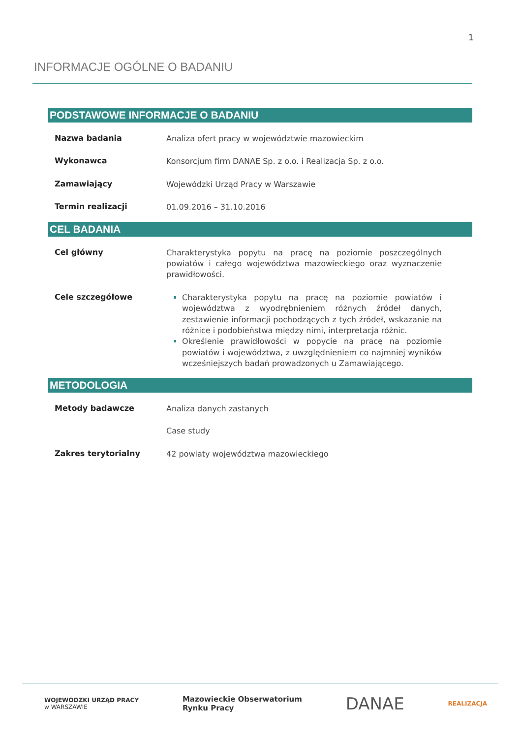1
INFORMACJE OGÓLNE O BADANIU
PODSTAWOWE INFORMACJE O BADANIU
| Nazwa badania | Analiza ofert pracy w województwie mazowieckim |
| Wykonawca | Konsorcjum firm DANAE Sp. z o.o. i Realizacja Sp. z o.o. |
| Zamawiający | Wojewódzki Urząd Pracy w Warszawie |
| Termin realizacji | 01.09.2016 – 31.10.2016 |
CEL BADANIA
| Cel główny | Charakterystyka popytu na pracę na poziomie poszczególnych powiatów i całego województwa mazowieckiego oraz wyznaczenie prawidłowości. |
| Cele szczegółowe | Charakterystyka popytu na pracę na poziomie powiatów i województwa z wyodrębnieniem różnych źródeł danych, zestawienie informacji pochodzących z tych źródeł, wskazanie na różnice i podobieństwa między nimi, interpretacja różnic. Określenie prawidłowości w popycie na pracę na poziomie powiatów i województwa, z uwzględnieniem co najmniej wyników wcześniejszych badań prowadzonych u Zamawiającego. |
METODOLOGIA
| Metody badawcze | Analiza danych zastanych Case study |
| Zakres terytorialny | 42 powiaty województwa mazowieckiego |
WOJEWÓDZKI URZĄD PRACY
w WARSZAWIE
Mazowieckie Obserwatorium
Rynku Pracy
DANAE
REALIZACJA